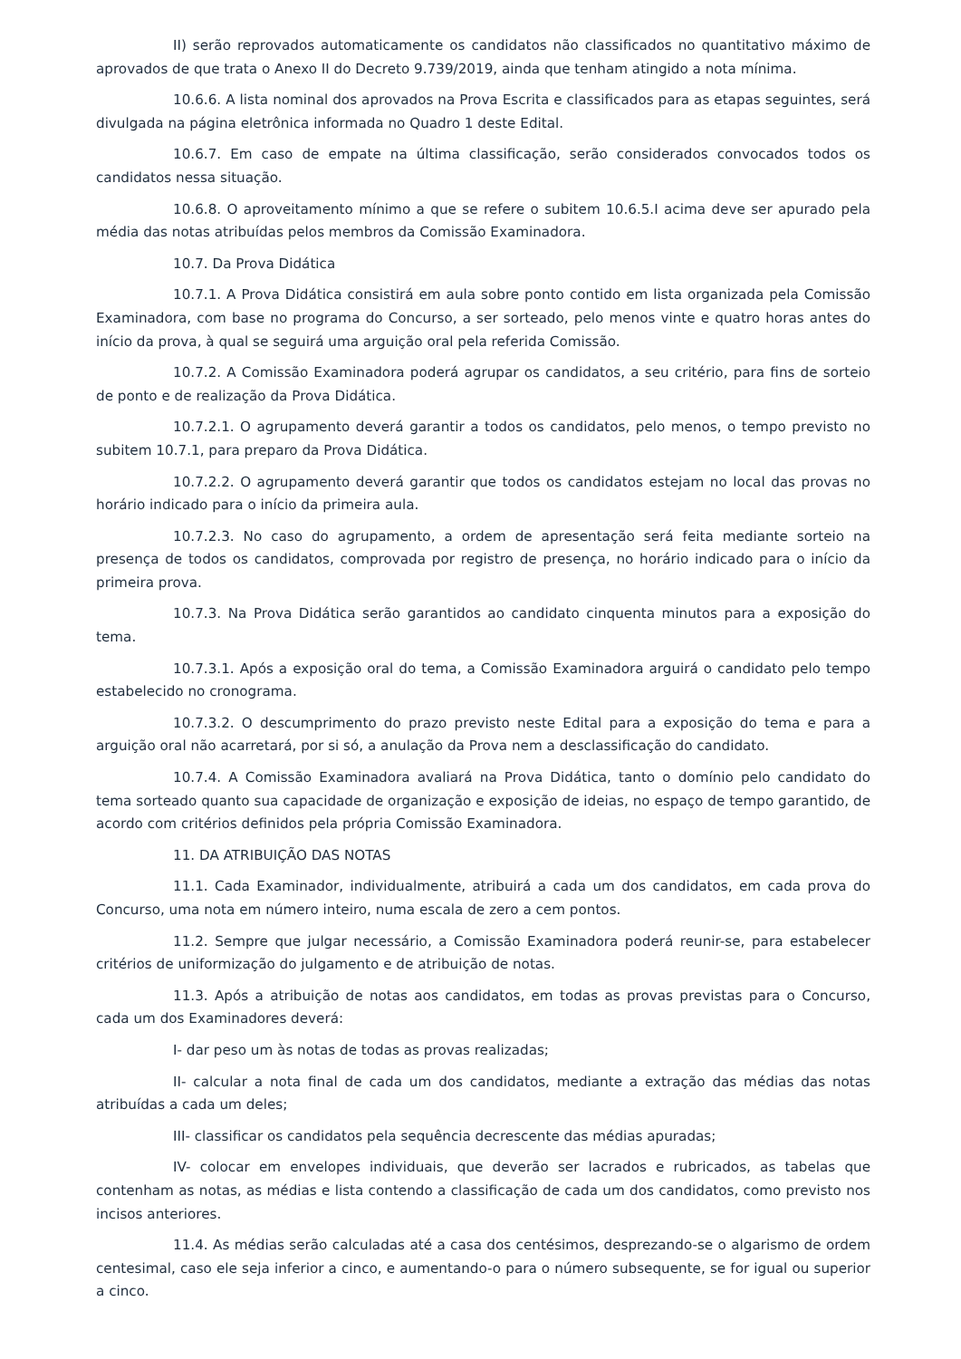II) serão reprovados automaticamente os candidatos não classificados no quantitativo máximo de aprovados de que trata o Anexo II do Decreto 9.739/2019, ainda que tenham atingido a nota mínima.
10.6.6. A lista nominal dos aprovados na Prova Escrita e classificados para as etapas seguintes, será divulgada na página eletrônica informada no Quadro 1 deste Edital.
10.6.7. Em caso de empate na última classificação, serão considerados convocados todos os candidatos nessa situação.
10.6.8. O aproveitamento mínimo a que se refere o subitem 10.6.5.I acima deve ser apurado pela média das notas atribuídas pelos membros da Comissão Examinadora.
10.7. Da Prova Didática
10.7.1. A Prova Didática consistirá em aula sobre ponto contido em lista organizada pela Comissão Examinadora, com base no programa do Concurso, a ser sorteado, pelo menos vinte e quatro horas antes do início da prova, à qual se seguirá uma arguição oral pela referida Comissão.
10.7.2. A Comissão Examinadora poderá agrupar os candidatos, a seu critério, para fins de sorteio de ponto e de realização da Prova Didática.
10.7.2.1. O agrupamento deverá garantir a todos os candidatos, pelo menos, o tempo previsto no subitem 10.7.1, para preparo da Prova Didática.
10.7.2.2. O agrupamento deverá garantir que todos os candidatos estejam no local das provas no horário indicado para o início da primeira aula.
10.7.2.3. No caso do agrupamento, a ordem de apresentação será feita mediante sorteio na presença de todos os candidatos, comprovada por registro de presença, no horário indicado para o início da primeira prova.
10.7.3. Na Prova Didática serão garantidos ao candidato cinquenta minutos para a exposição do tema.
10.7.3.1. Após a exposição oral do tema, a Comissão Examinadora arguirá o candidato pelo tempo estabelecido no cronograma.
10.7.3.2. O descumprimento do prazo previsto neste Edital para a exposição do tema e para a arguição oral não acarretará, por si só, a anulação da Prova nem a desclassificação do candidato.
10.7.4. A Comissão Examinadora avaliará na Prova Didática, tanto o domínio pelo candidato do tema sorteado quanto sua capacidade de organização e exposição de ideias, no espaço de tempo garantido, de acordo com critérios definidos pela própria Comissão Examinadora.
11. DA ATRIBUIÇÃO DAS NOTAS
11.1. Cada Examinador, individualmente, atribuirá a cada um dos candidatos, em cada prova do Concurso, uma nota em número inteiro, numa escala de zero a cem pontos.
11.2. Sempre que julgar necessário, a Comissão Examinadora poderá reunir-se, para estabelecer critérios de uniformização do julgamento e de atribuição de notas.
11.3. Após a atribuição de notas aos candidatos, em todas as provas previstas para o Concurso, cada um dos Examinadores deverá:
I- dar peso um às notas de todas as provas realizadas;
II- calcular a nota final de cada um dos candidatos, mediante a extração das médias das notas atribuídas a cada um deles;
III- classificar os candidatos pela sequência decrescente das médias apuradas;
IV- colocar em envelopes individuais, que deverão ser lacrados e rubricados, as tabelas que contenham as notas, as médias e lista contendo a classificação de cada um dos candidatos, como previsto nos incisos anteriores.
11.4. As médias serão calculadas até a casa dos centésimos, desprezando-se o algarismo de ordem centesimal, caso ele seja inferior a cinco, e aumentando-o para o número subsequente, se for igual ou superior a cinco.